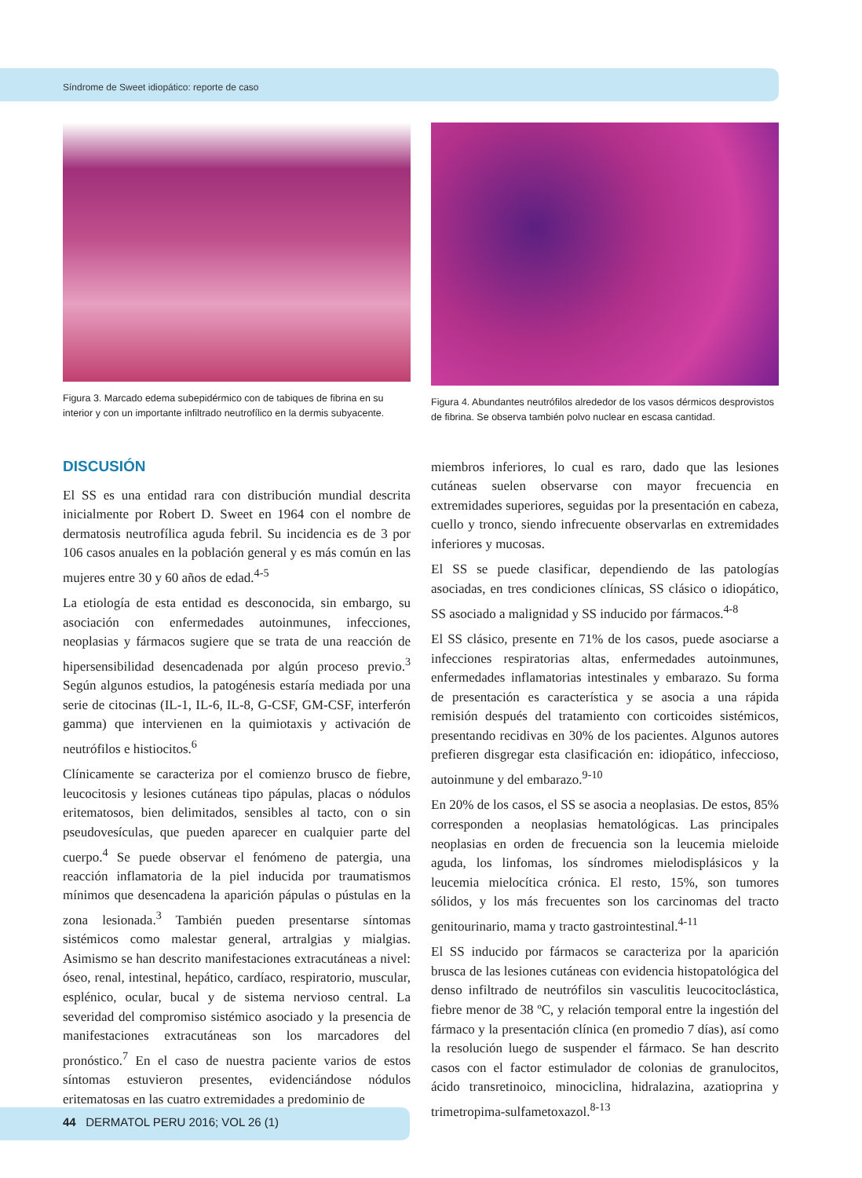Síndrome de Sweet idiopático: reporte de caso
Figura 3. Marcado edema subepidérmico con de tabiques de fibrina en su interior y con un importante infiltrado neutrofílico en la dermis subyacente.
Figura 4. Abundantes neutrófilos alrededor de los vasos dérmicos desprovistos de fibrina. Se observa también polvo nuclear en escasa cantidad.
DISCUSIÓN
El SS es una entidad rara con distribución mundial descrita inicialmente por Robert D. Sweet en 1964 con el nombre de dermatosis neutrofílica aguda febril. Su incidencia es de 3 por 106 casos anuales en la población general y es más común en las mujeres entre 30 y 60 años de edad.<sup>4-5</sup>
La etiología de esta entidad es desconocida, sin embargo, su asociación con enfermedades autoinmunes, infecciones, neoplasias y fármacos sugiere que se trata de una reacción de hipersensibilidad desencadenada por algún proceso previo.<sup>3</sup> Según algunos estudios, la patogénesis estaría mediada por una serie de citocinas (IL-1, IL-6, IL-8, G-CSF, GM-CSF, interferón gamma) que intervienen en la quimiotaxis y activación de neutrófilos e histiocitos.<sup>6</sup>
Clínicamente se caracteriza por el comienzo brusco de fiebre, leucocitosis y lesiones cutáneas tipo pápulas, placas o nódulos eritematosos, bien delimitados, sensibles al tacto, con o sin pseudovesículas, que pueden aparecer en cualquier parte del cuerpo.<sup>4</sup> Se puede observar el fenómeno de patergia, una reacción inflamatoria de la piel inducida por traumatismos mínimos que desencadena la aparición pápulas o pústulas en la zona lesionada.<sup>3</sup> También pueden presentarse síntomas sistémicos como malestar general, artralgias y mialgias. Asimismo se han descrito manifestaciones extracutáneas a nivel: óseo, renal, intestinal, hepático, cardíaco, respiratorio, muscular, esplénico, ocular, bucal y de sistema nervioso central. La severidad del compromiso sistémico asociado y la presencia de manifestaciones extracutáneas son los marcadores del pronóstico.<sup>7</sup> En el caso de nuestra paciente varios de estos síntomas estuvieron presentes, evidenciándose nódulos eritematosas en las cuatro extremidades a predominio de
miembros inferiores, lo cual es raro, dado que las lesiones cutáneas suelen observarse con mayor frecuencia en extremidades superiores, seguidas por la presentación en cabeza, cuello y tronco, siendo infrecuente observarlas en extremidades inferiores y mucosas.
El SS se puede clasificar, dependiendo de las patologías asociadas, en tres condiciones clínicas, SS clásico o idiopático, SS asociado a malignidad y SS inducido por fármacos.<sup>4-8</sup>
El SS clásico, presente en 71% de los casos, puede asociarse a infecciones respiratorias altas, enfermedades autoinmunes, enfermedades inflamatorias intestinales y embarazo. Su forma de presentación es característica y se asocia a una rápida remisión después del tratamiento con corticoides sistémicos, presentando recidivas en 30% de los pacientes. Algunos autores prefieren disgregar esta clasificación en: idiopático, infeccioso, autoinmune y del embarazo.<sup>9-10</sup>
En 20% de los casos, el SS se asocia a neoplasias. De estos, 85% corresponden a neoplasias hematológicas. Las principales neoplasias en orden de frecuencia son la leucemia mieloide aguda, los linfomas, los síndromes mielodisplásicos y la leucemia mielocítica crónica. El resto, 15%, son tumores sólidos, y los más frecuentes son los carcinomas del tracto genitourinario, mama y tracto gastrointestinal.<sup>4-11</sup>
El SS inducido por fármacos se caracteriza por la aparición brusca de las lesiones cutáneas con evidencia histopatológica del denso infiltrado de neutrófilos sin vasculitis leucocitoclástica, fiebre menor de 38 ºC, y relación temporal entre la ingestión del fármaco y la presentación clínica (en promedio 7 días), así como la resolución luego de suspender el fármaco. Se han descrito casos con el factor estimulador de colonias de granulocitos, ácido transretinoico, minociclina, hidralazina, azatioprina y trimetropima-sulfametoxazol.<sup>8-13</sup>
44 DERMATOL PERU 2016; VOL 26 (1)